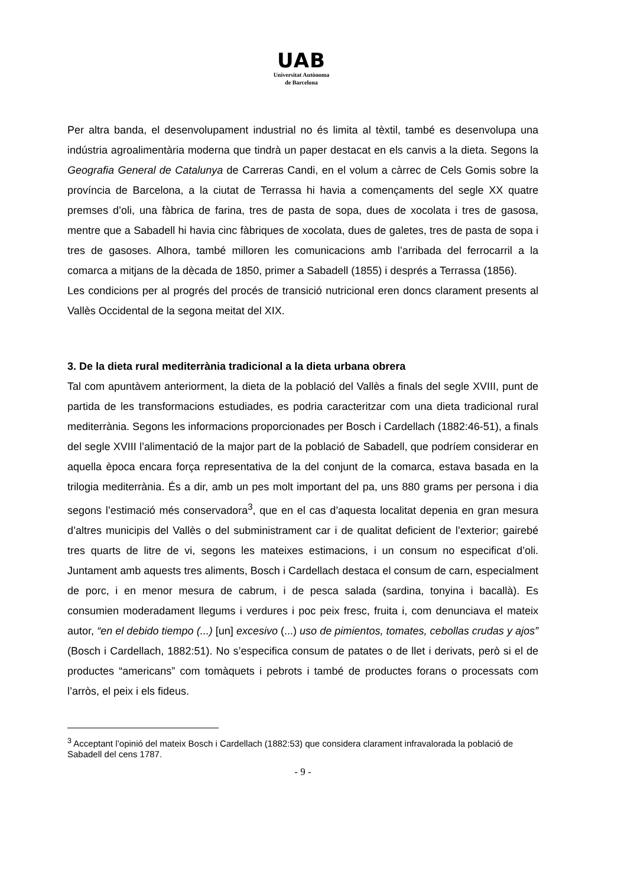UAB
Universitat Autònoma
de Barcelona
Per altra banda, el desenvolupament industrial no és limita al tèxtil, també es desenvolupa una indústria agroalimentària moderna que tindrà un paper destacat en els canvis a la dieta. Segons la Geografia General de Catalunya de Carreras Candi, en el volum a càrrec de Cels Gomis sobre la província de Barcelona, a la ciutat de Terrassa hi havia a començaments del segle XX quatre premses d’oli, una fàbrica de farina, tres de pasta de sopa, dues de xocolata i tres de gasosa, mentre que a Sabadell hi havia cinc fàbriques de xocolata, dues de galetes, tres de pasta de sopa i tres de gasoses. Alhora, també milloren les comunicacions amb l’arribada del ferrocarril a la comarca a mitjans de la dècada de 1850, primer a Sabadell (1855) i després a Terrassa (1856).
Les condicions per al progrés del procés de transició nutricional eren doncs clarament presents al Vallès Occidental de la segona meitat del XIX.
3. De la dieta rural mediterrània tradicional a la dieta urbana obrera
Tal com apuntàvem anteriorment, la dieta de la població del Vallès a finals del segle XVIII, punt de partida de les transformacions estudiades, es podria caracteritzar com una dieta tradicional rural mediterrània. Segons les informacions proporcionades per Bosch i Cardellach (1882:46-51), a finals del segle XVIII l’alimentació de la major part de la població de Sabadell, que podríem considerar en aquella època encara força representativa de la del conjunt de la comarca, estava basada en la trilogia mediterrània. És a dir, amb un pes molt important del pa, uns 880 grams per persona i dia segons l’estimació més conservadora<sup>3</sup>, que en el cas d’aquesta localitat depenia en gran mesura d’altres municipis del Vallès o del subministrament car i de qualitat deficient de l’exterior; gairebé tres quarts de litre de vi, segons les mateixes estimacions, i un consum no especificat d’oli. Juntament amb aquests tres aliments, Bosch i Cardellach destaca el consum de carn, especialment de porc, i en menor mesura de cabrum, i de pesca salada (sardina, tonyina i bacallà). Es consumien moderadament llegums i verdures i poc peix fresc, fruita i, com denunciava el mateix autor, “en el debido tiempo (...) [un] excesivo (...) uso de pimientos, tomates, cebollas crudas y ajos” (Bosch i Cardellach, 1882:51). No s’especifica consum de patates o de llet i derivats, però si el de productes “americans” com tomàquets i pebrots i també de productes forans o processats com l’arròs, el peix i els fideus.
<sup>3</sup> Acceptant l’opinió del mateix Bosch i Cardellach (1882:53) que considera clarament infravalorada la població de Sabadell del cens 1787.
- 9 -